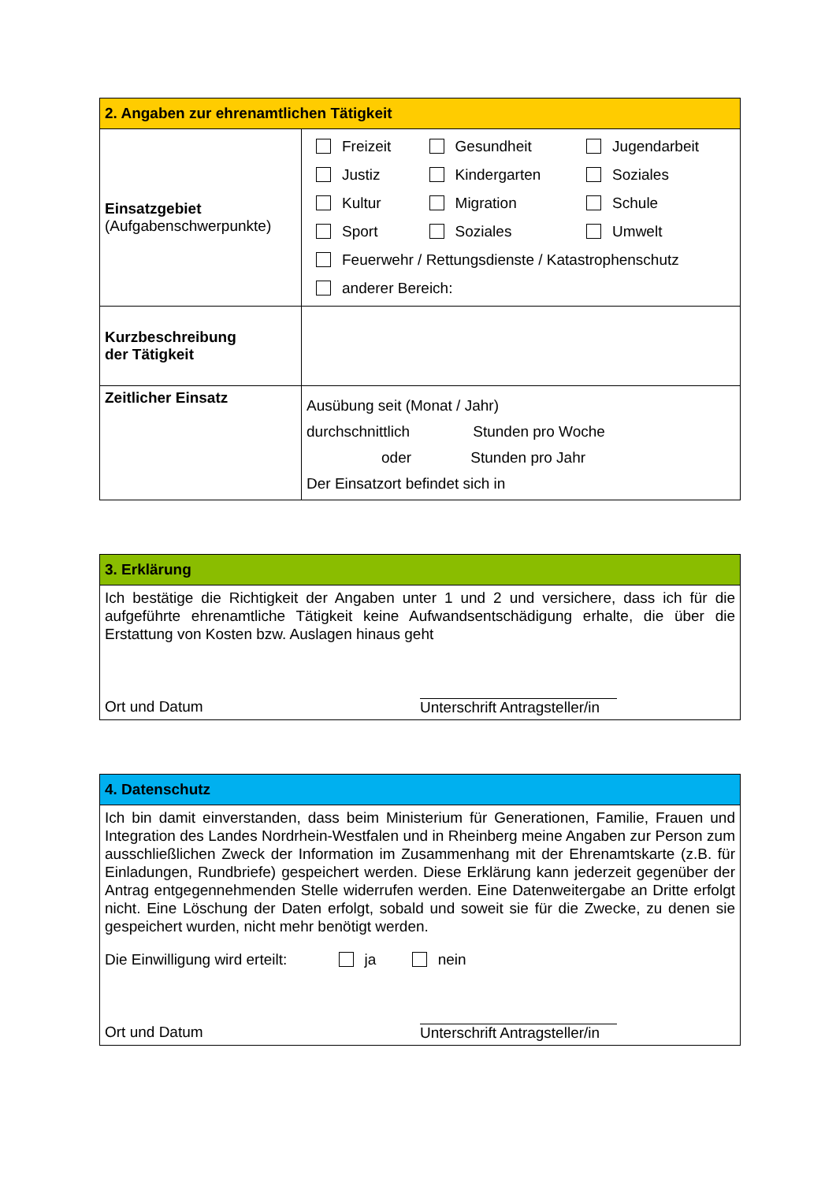| 2. Angaben zur ehrenamtlichen Tätigkeit | |
| --- | --- |
| Einsatzgebiet (Aufgabenschwerpunkte) | / Freizeit / Gesundheit / Jugendarbeit / / Justiz / Kindergarten / Soziales / / Kultur / Migration / Schule / / Sport / Soziales / Umwelt / / Feuerwehr / Rettungsdienste / Katastrophenschutz / / / / anderer Bereich: / / / |
| Kurzbeschreibung der Tätigkeit | |
| Zeitlicher Einsatz | Ausübung seit (Monat / Jahr) durchschnittlich Stunden pro Woche oder Stunden pro Jahr Der Einsatzort befindet sich in |
| 3. Erklärung |
| --- |
| Ich bestätige die Richtigkeit der Angaben unter 1 und 2 und versichere, dass ich für die aufgeführte ehrenamtliche Tätigkeit keine Aufwandsentschädigung erhalte, die über die Erstattung von Kosten bzw. Auslagen hinaus geht Ort und Datum Unterschrift Antragsteller/in |
| 4. Datenschutz |
| --- |
| Ich bin damit einverstanden, dass beim Ministerium für Generationen, Familie, Frauen und Integration des Landes Nordrhein-Westfalen und in Rheinberg meine Angaben zur Person zum ausschließlichen Zweck der Information im Zusammenhang mit der Ehrenamtskarte (z.B. für Einladungen, Rundbriefe) gespeichert werden. Diese Erklärung kann jederzeit gegenüber der Antrag entgegennehmenden Stelle widerrufen werden. Eine Datenweitergabe an Dritte erfolgt nicht. Eine Löschung der Daten erfolgt, sobald und soweit sie für die Zwecke, zu denen sie gespeichert wurden, nicht mehr benötigt werden. Die Einwilligung wird erteilt: ja nein Ort und Datum Unterschrift Antragsteller/in |